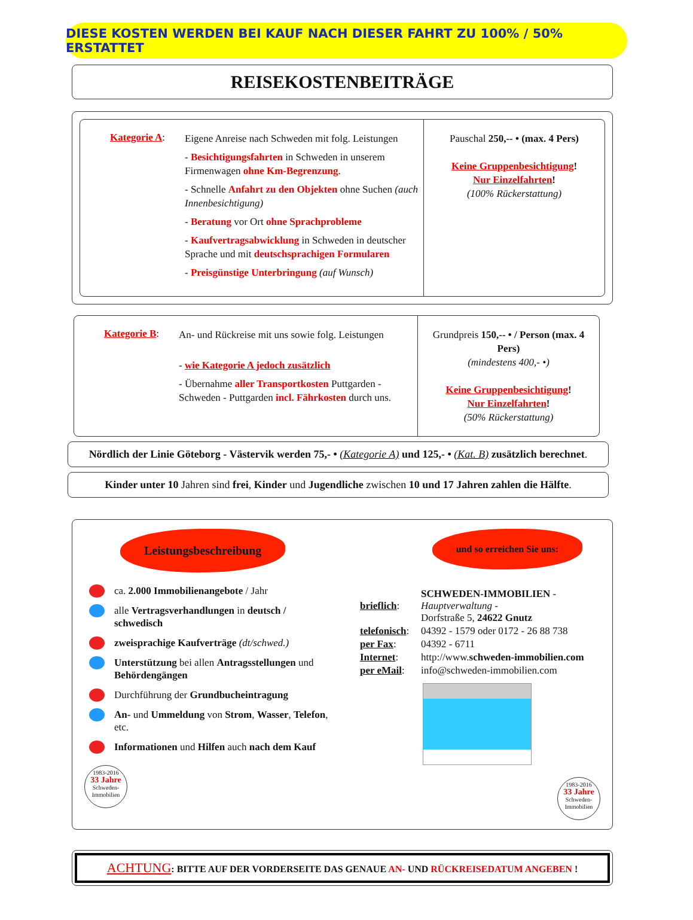DIESE KOSTEN WERDEN BEI KAUF NACH DIESER FAHRT ZU 100% / 50% ERSTATTET
REISEKOSTENBEITRÄGE
Kategorie A:
Eigene Anreise nach Schweden mit folg. Leistungen
- Besichtigungsfahrten in Schweden in unserem Firmenwagen ohne Km-Begrenzung.
- Schnelle Anfahrt zu den Objekten ohne Suchen (auch Innenbesichtigung)
- Beratung vor Ort ohne Sprachprobleme
- Kaufvertragsabwicklung in Schweden in deutscher Sprache und mit deutschsprachigen Formularen
- Preisgünstige Unterbringung (auf Wunsch)
Pauschal 250,-- • (max. 4 Pers)
Keine Gruppenbesichtigung!
Nur Einzelfahrten!
(100% Rückerstattung)
Kategorie B:
An- und Rückreise mit uns sowie folg. Leistungen
- wie Kategorie A jedoch zusätzlich
- Übernahme aller Transportkosten Puttgarden - Schweden - Puttgarden incl. Fährkosten durch uns.
Grundpreis 150,-- • / Person (max. 4 Pers)
(mindestens 400,- •)
Keine Gruppenbesichtigung!
Nur Einzelfahrten!
(50% Rückerstattung)
Nördlich der Linie Göteborg - Västervik werden 75,- • (Kategorie A) und 125,- • (Kat. B) zusätzlich berechnet.
Kinder unter 10 Jahren sind frei, Kinder und Jugendliche zwischen 10 und 17 Jahren zahlen die Hälfte.
Leistungsbeschreibung
ca. 2.000 Immobilienangebote / Jahr
alle Vertragsverhandlungen in deutsch / schwedisch
zweisprachige Kaufverträge (dt/schwed.)
Unterstützung bei allen Antragsstellungen und Behördengängen
Durchführung der Grundbucheintragung
An- und Ummeldung von Strom, Wasser, Telefon, etc.
Informationen und Hilfen auch nach dem Kauf
1983-2016
33 Jahre
Schweden-
Immobilien
und so erreichen Sie uns:
| brieflich : | SCHWEDEN-IMMOBILIEN - Hauptverwaltung - Dorfstraße 5, 24622 Gnutz |
| telefonisch : | 04392 - 1579 oder 0172 - 26 88 738 |
| per Fax : | 04392 - 6711 |
| Internet : | http://www. schweden-immobilien.com |
| per eMail : | info@schweden-immobilien.com |
1983-2016
33 Jahre
Schweden-
Immobilien
ACHTUNG: BITTE AUF DER VORDERSEITE DAS GENAUE AN- UND RÜCKREISEDATUM ANGEBEN !